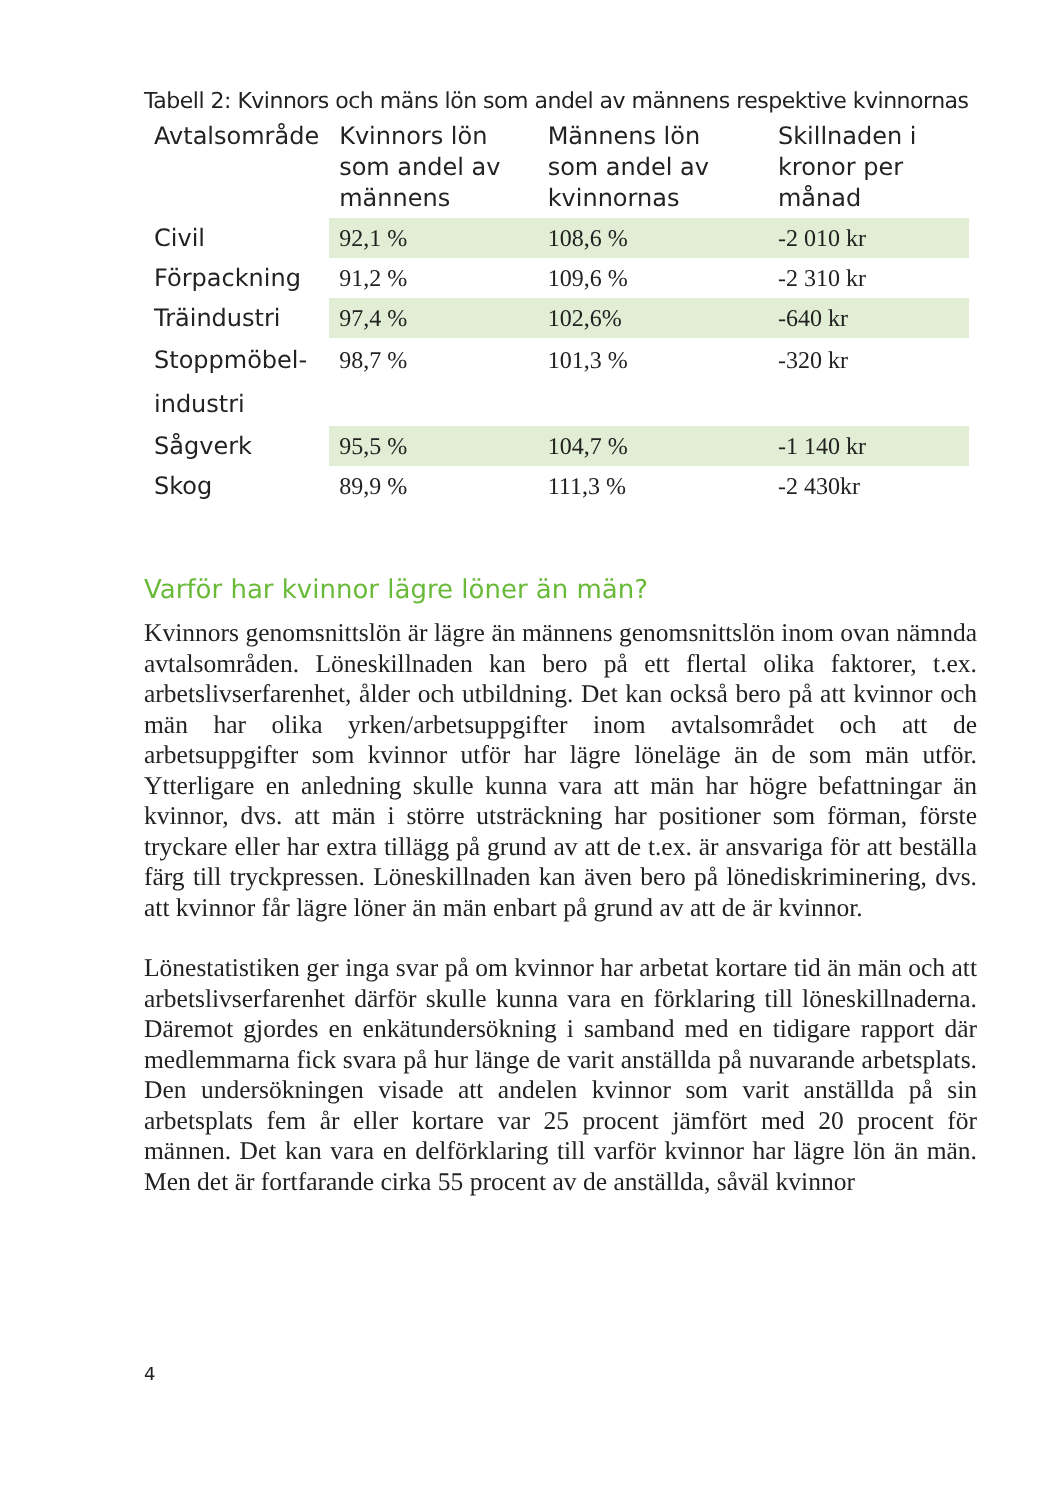Tabell 2: Kvinnors och mäns lön som andel av männens respektive kvinnornas
| Avtalsområde | Kvinnors lön som andel av männens | Männens lön som andel av kvinnornas | Skillnaden i kronor per månad |
| --- | --- | --- | --- |
| Civil | 92,1 % | 108,6 % | -2 010 kr |
| Förpackning | 91,2 % | 109,6 % | -2 310 kr |
| Träindustri | 97,4 % | 102,6% | -640 kr |
| Stoppmöbel- industri | 98,7 % | 101,3 % | -320 kr |
| Sågverk | 95,5 % | 104,7 % | -1 140 kr |
| Skog | 89,9 % | 111,3 % | -2 430kr |
Varför har kvinnor lägre löner än män?
Kvinnors genomsnittslön är lägre än männens genomsnittslön inom ovan nämnda avtalsområden. Löneskillnaden kan bero på ett flertal olika faktorer, t.ex. arbetslivserfarenhet, ålder och utbildning. Det kan också bero på att kvinnor och män har olika yrken/arbetsuppgifter inom avtalsområdet och att de arbetsuppgifter som kvinnor utför har lägre löneläge än de som män utför. Ytterligare en anledning skulle kunna vara att män har högre befattningar än kvinnor, dvs. att män i större utsträckning har positioner som förman, förste tryckare eller har extra tillägg på grund av att de t.ex. är ansvariga för att beställa färg till tryckpressen. Löneskillnaden kan även bero på lönediskrimi­nering, dvs. att kvinnor får lägre löner än män enbart på grund av att de är kvinnor.
Lönestatistiken ger inga svar på om kvinnor har arbetat kortare tid än män och att arbetslivserfarenhet därför skulle kunna vara en för­klaring till löneskillnaderna. Däremot gjordes en enkätundersökning i samband med en tidigare rapport där medlemmarna fick svara på hur länge de varit anställda på nuvarande arbetsplats. Den undersökning­en visade att andelen kvinnor som varit anställda på sin arbetsplats fem år eller kortare var 25 procent jämfört med 20 procent för männen. Det kan vara en delförklaring till varför kvinnor har lägre lön än män. Men det är fortfarande cirka 55 procent av de anställda, såväl kvinnor
4